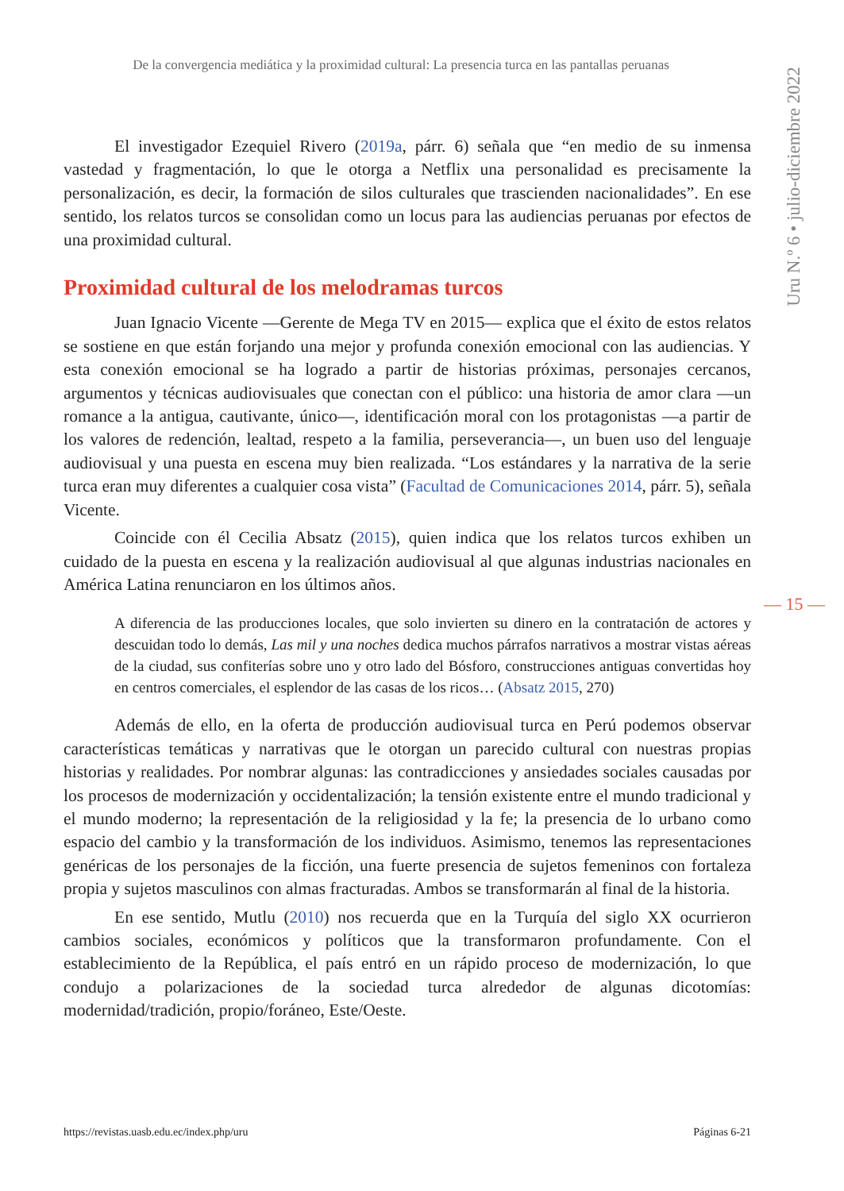De la convergencia mediática y la proximidad cultural: La presencia turca en las pantallas peruanas
Uru N.º 6 • julio-diciembre 2022
El investigador Ezequiel Rivero (2019a, párr. 6) señala que “en medio de su inmensa vastedad y fragmentación, lo que le otorga a Netflix una personalidad es precisamente la personalización, es decir, la formación de silos culturales que trascienden nacionalidades”. En ese sentido, los relatos turcos se consolidan como un locus para las audiencias peruanas por efectos de una proximidad cultural.
Proximidad cultural de los melodramas turcos
Juan Ignacio Vicente —Gerente de Mega TV en 2015— explica que el éxito de estos relatos se sostiene en que están forjando una mejor y profunda conexión emocional con las audiencias. Y esta conexión emocional se ha logrado a partir de historias próximas, personajes cercanos, argumentos y técnicas audiovisuales que conectan con el público: una historia de amor clara —un romance a la antigua, cautivante, único—, identificación moral con los protagonistas —a partir de los valores de redención, lealtad, respeto a la familia, perseverancia—, un buen uso del lenguaje audiovisual y una puesta en escena muy bien realizada. “Los estándares y la narrativa de la serie turca eran muy diferentes a cualquier cosa vista” (Facultad de Comunicaciones 2014, párr. 5), señala Vicente.
Coincide con él Cecilia Absatz (2015), quien indica que los relatos turcos exhiben un cuidado de la puesta en escena y la realización audiovisual al que algunas industrias nacionales en América Latina renunciaron en los últimos años.
A diferencia de las producciones locales, que solo invierten su dinero en la contratación de actores y descuidan todo lo demás, Las mil y una noches dedica muchos párrafos narrativos a mostrar vistas aéreas de la ciudad, sus confiterías sobre uno y otro lado del Bósforo, construcciones antiguas convertidas hoy en centros comerciales, el esplendor de las casas de los ricos… (Absatz 2015, 270)
Además de ello, en la oferta de producción audiovisual turca en Perú podemos observar características temáticas y narrativas que le otorgan un parecido cultural con nuestras propias historias y realidades. Por nombrar algunas: las contradicciones y ansiedades sociales causadas por los procesos de modernización y occidentalización; la tensión existente entre el mundo tradicional y el mundo moderno; la representación de la religiosidad y la fe; la presencia de lo urbano como espacio del cambio y la transformación de los individuos. Asimismo, tenemos las representaciones genéricas de los personajes de la ficción, una fuerte presencia de sujetos femeninos con fortaleza propia y sujetos masculinos con almas fracturadas. Ambos se transformarán al final de la historia.
En ese sentido, Mutlu (2010) nos recuerda que en la Turquía del siglo XX ocurrieron cambios sociales, económicos y políticos que la transformaron profundamente. Con el establecimiento de la República, el país entró en un rápido proceso de modernización, lo que condujo a polarizaciones de la sociedad turca alrededor de algunas dicotomías: modernidad/tradición, propio/foráneo, Este/Oeste.
— 15 —
https://revistas.uasb.edu.ec/index.php/uru Páginas 6-21